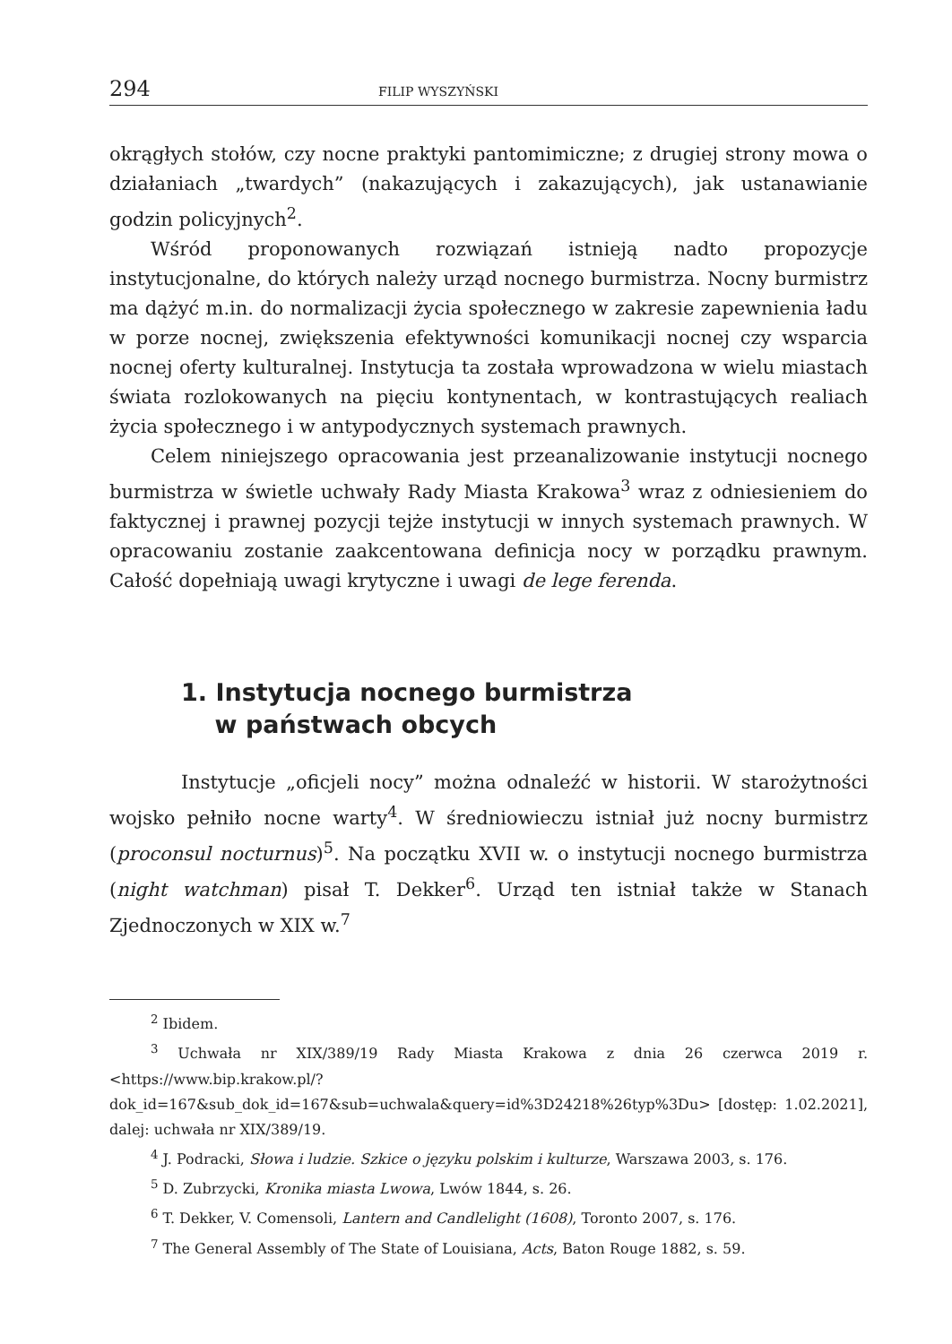294 FILIP WYSZYŃSKI
okrągłych stołów, czy nocne praktyki pantomimiczne; z drugiej strony mowa o działaniach „twardych” (nakazujących i zakazujących), jak ustanawianie godzin policyjnych<sup>2</sup>.
Wśród proponowanych rozwiązań istnieją nadto propozycje instytucjonalne, do których należy urząd nocnego burmistrza. Nocny burmistrz ma dążyć m.in. do normalizacji życia społecznego w zakresie zapewnienia ładu w porze nocnej, zwiększenia efektywności komunikacji nocnej czy wsparcia nocnej oferty kulturalnej. Instytucja ta została wprowadzona w wielu miastach świata rozlokowanych na pięciu kontynentach, w kontrastujących realiach życia społecznego i w antypodycznych systemach prawnych.
Celem niniejszego opracowania jest przeanalizowanie instytucji nocnego burmistrza w świetle uchwały Rady Miasta Krakowa<sup>3</sup> wraz z odniesieniem do faktycznej i prawnej pozycji tejże instytucji w innych systemach prawnych. W opracowaniu zostanie zaakcentowana definicja nocy w porządku prawnym. Całość dopełniają uwagi krytyczne i uwagi de lege ferenda.
1. Instytucja nocnego burmistrza
w państwach obcych
Instytucje „oficjeli nocy” można odnaleźć w historii. W starożytności wojsko pełniło nocne warty<sup>4</sup>. W średniowieczu istniał już nocny burmistrz (proconsul nocturnus)<sup>5</sup>. Na początku XVII w. o instytucji nocnego burmistrza (night watchman) pisał T. Dekker<sup>6</sup>. Urząd ten istniał także w Stanach Zjednoczonych w XIX w.<sup>7</sup>
<sup>2</sup> Ibidem.
<sup>3</sup> Uchwała nr XIX/389/19 Rady Miasta Krakowa z dnia 26 czerwca 2019 r. <https://www.bip.krakow.pl/?dok_id=167&sub_dok_id=167&sub=uchwala&query=id%3D24218%26typ%3Du> [dostęp: 1.02.2021], dalej: uchwała nr XIX/389/19.
<sup>4</sup> J. Podracki, Słowa i ludzie. Szkice o języku polskim i kulturze, Warszawa 2003, s. 176.
<sup>5</sup> D. Zubrzycki, Kronika miasta Lwowa, Lwów 1844, s. 26.
<sup>6</sup> T. Dekker, V. Comensoli, Lantern and Candlelight (1608), Toronto 2007, s. 176.
<sup>7</sup> The General Assembly of The State of Louisiana, Acts, Baton Rouge 1882, s. 59.